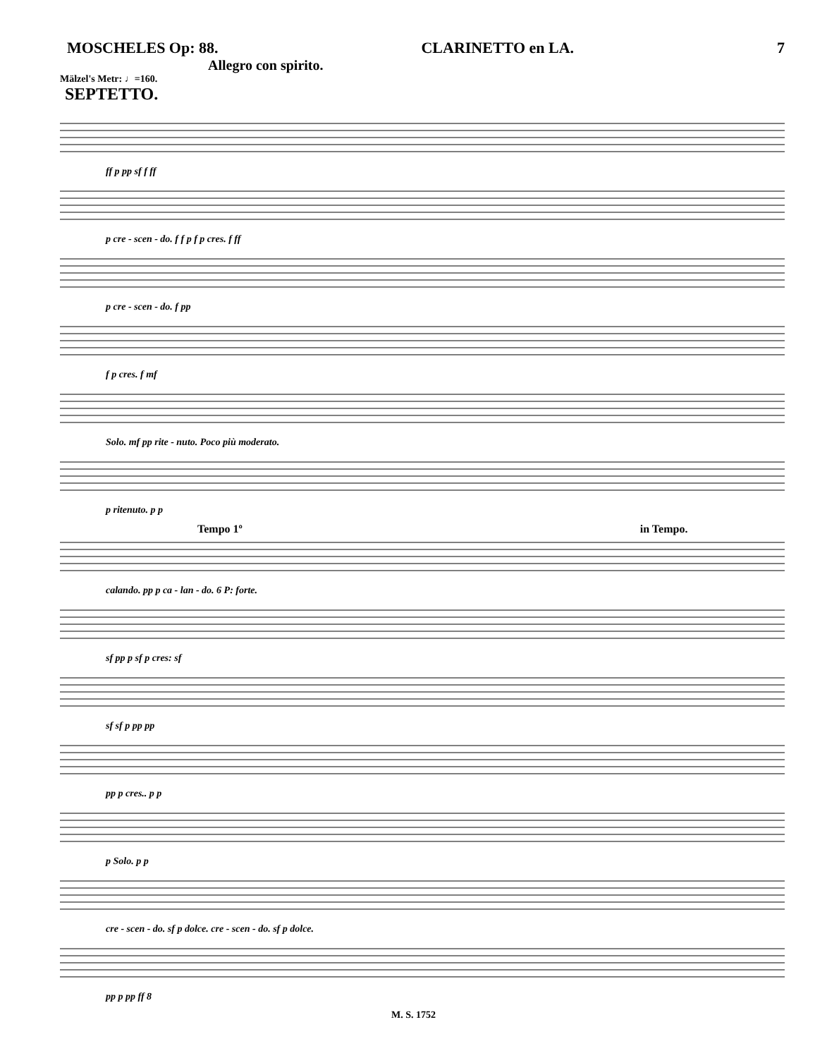MOSCHELES Op: 88. CLARINETTO en LA. 7
Allegro con spirito.
Mälzel's Metr: ♩=160.
SEPTETTO.
ff p pp sf f ff
p cre - scen - do. f f p f p cres. f ff
p cre - scen - do. f pp
f p cres. f mf
Solo. mf pp rite - nuto. Poco più moderato.
p ritenuto. p p
Tempo 1º in Tempo.
calando. pp p ca - lan - do. 6 P: forte.
sf pp p sf p cres: sf
sf sf p pp pp
pp p cres.. p p
p Solo. p p
cre - scen - do. sf p dolce. cre - scen - do. sf p dolce.
pp p pp ff 8
M. S. 1752